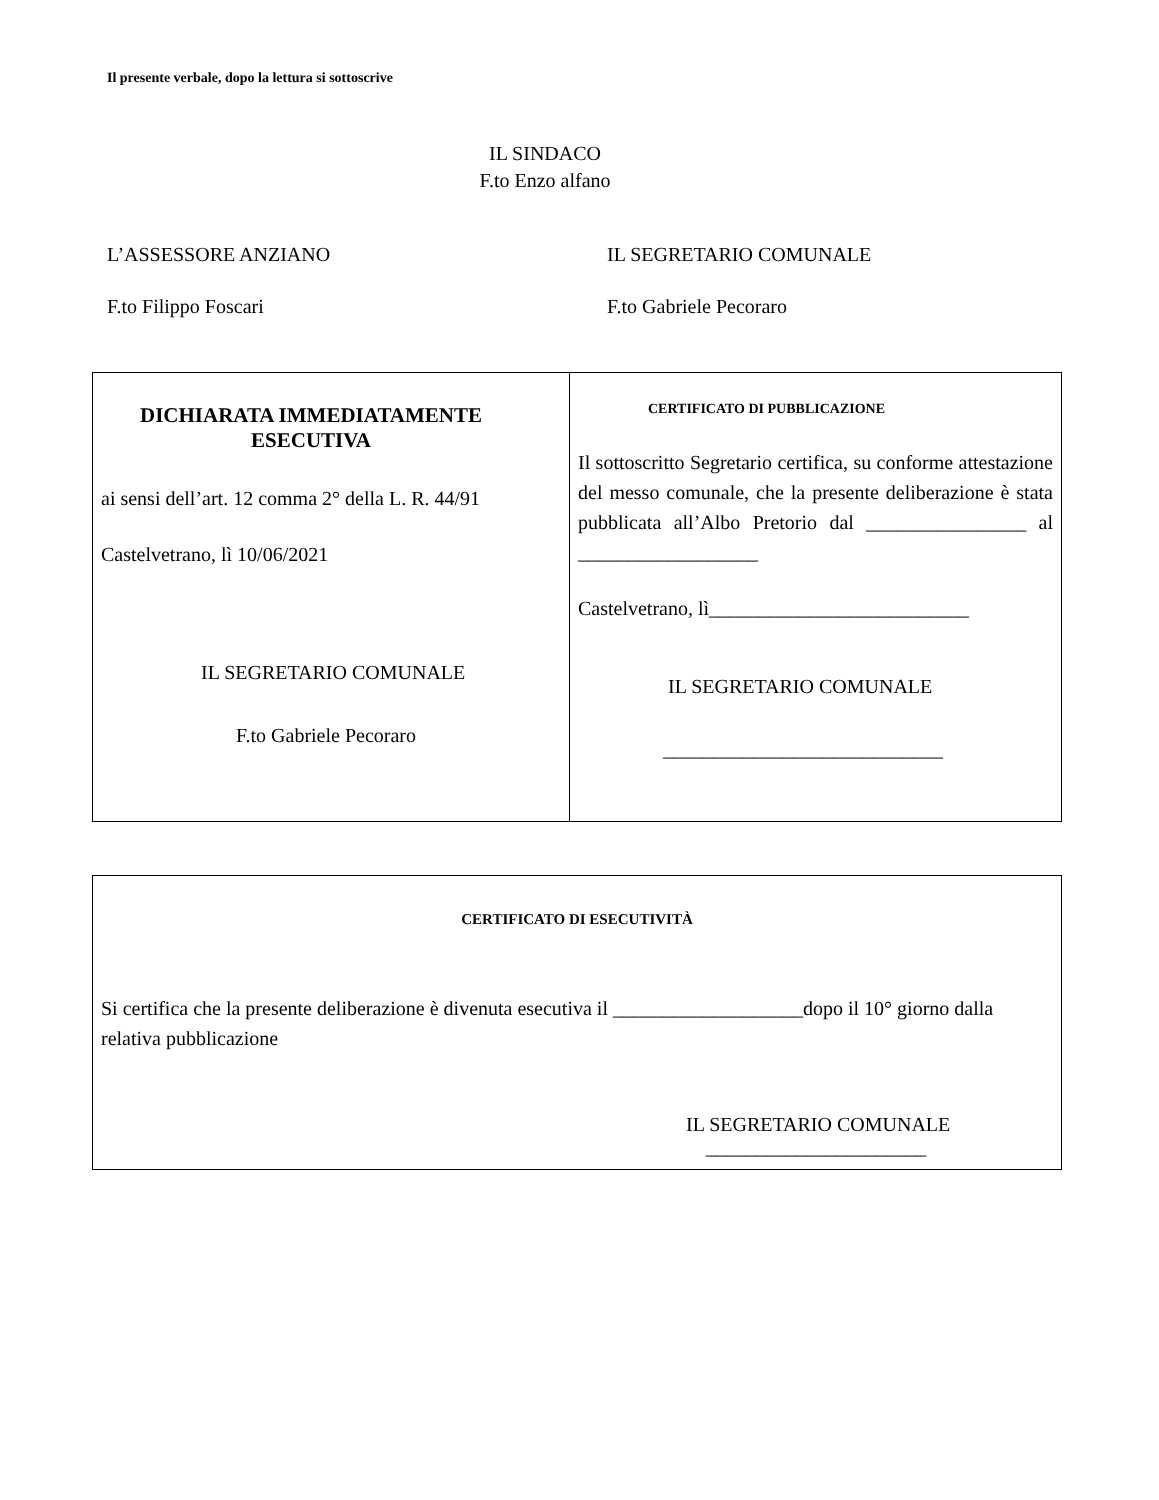Il presente verbale, dopo la lettura si sottoscrive
IL SINDACO
F.to Enzo alfano
L’ASSESSORE ANZIANO IL SEGRETARIO COMUNALE
F.to Filippo Foscari F.to Gabriele Pecoraro
| DICHIARATA IMMEDIATAMENTE ESECUTIVA ai sensi dell’art. 12 comma 2° della L. R. 44/91 Castelvetrano, lì 10/06/2021 IL SEGRETARIO COMUNALE F.to Gabriele Pecoraro | CERTIFICATO DI PUBBLICAZIONE Il sottoscritto Segretario certifica, su conforme attestazione del messo comunale, che la presente deliberazione è stata pubblicata all’Albo Pretorio dal ________________ al __________________ Castelvetrano, lì__________________________ IL SEGRETARIO COMUNALE ____________________________ |
| CERTIFICATO DI ESECUTIVITÀ Si certifica che la presente deliberazione è divenuta esecutiva il ___________________dopo il 10° giorno dalla relativa pubblicazione IL SEGRETARIO COMUNALE ______________________ |